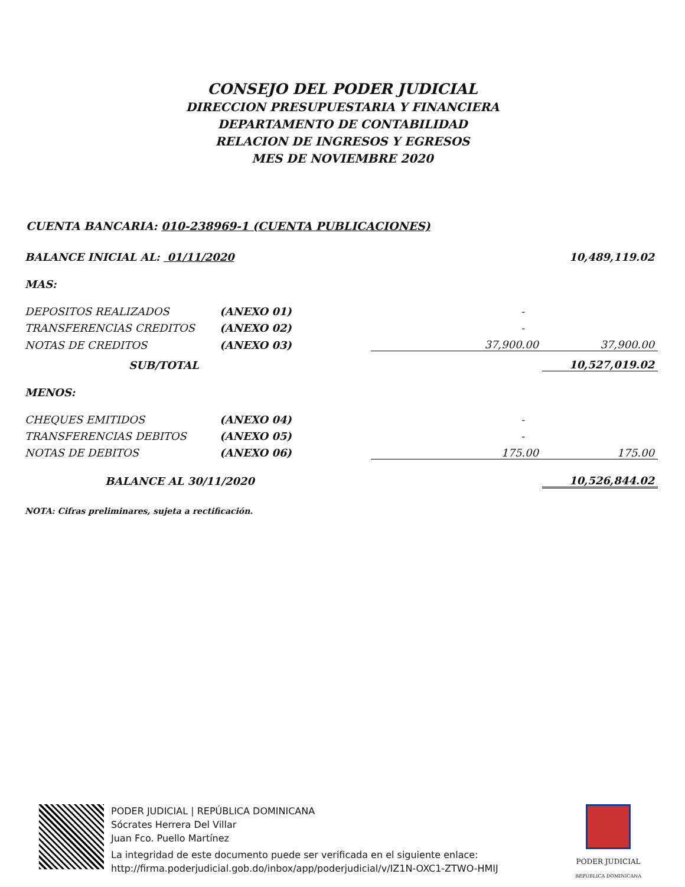CONSEJO DEL PODER JUDICIAL
DIRECCION PRESUPUESTARIA Y FINANCIERA
DEPARTAMENTO DE CONTABILIDAD
RELACION DE INGRESOS Y EGRESOS
MES DE NOVIEMBRE 2020
CUENTA BANCARIA: 010-238969-1 (CUENTA PUBLICACIONES)
| BALANCE INICIAL AL: 01/11/2020 | | | 10,489,119.02 |
| MAS: | | | |
| DEPOSITOS REALIZADOS | (ANEXO 01) | - | |
| TRANSFERENCIAS CREDITOS | (ANEXO 02) | - | |
| NOTAS DE CREDITOS | (ANEXO 03) | 37,900.00 | 37,900.00 |
| SUB/TOTAL | | | 10,527,019.02 |
| MENOS: | | | |
| CHEQUES EMITIDOS | (ANEXO 04) | - | |
| TRANSFERENCIAS DEBITOS | (ANEXO 05) | - | |
| NOTAS DE DEBITOS | (ANEXO 06) | 175.00 | 175.00 |
| BALANCE AL 30/11/2020 | | | 10,526,844.02 |
NOTA: Cifras preliminares, sujeta a rectificación.
PODER JUDICIAL | REPÚBLICA DOMINICANA
Sócrates Herrera Del Villar
Juan Fco. Puello Martínez
La integridad de este documento puede ser verificada en el siguiente enlace:
http://firma.poderjudicial.gob.do/inbox/app/poderjudicial/v/IZ1N-OXC1-ZTWO-HMIJ
PODER JUDICIAL
REPÚBLICA DOMINICANA